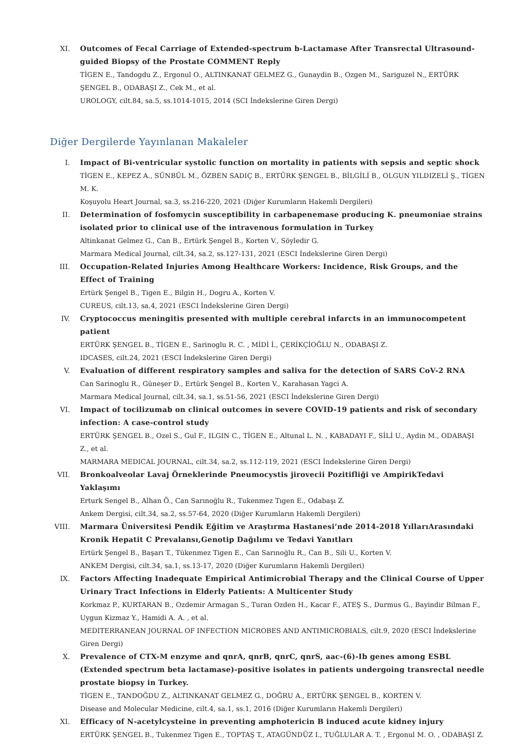XI. Outcomes of Fecal Carriage of Extended-spectrum b-Lactamase After Transrectal Ultrasound-guided Biopsy of the Prostate COMMENT Reply
TİGEN E., Tandogdu Z., Ergonul O., ALTINKANAT GELMEZ G., Gunaydin B., Ozgen M., Sariguzel N., ERTÜRK ŞENGEL B., ODABAŞI Z., Cek M., et al.
UROLOGY, cilt.84, sa.5, ss.1014-1015, 2014 (SCI İndekslerine Giren Dergi)
Diğer Dergilerde Yayınlanan Makaleler
I. Impact of Bi-ventricular systolic function on mortality in patients with sepsis and septic shock
TİGEN E., KEPEZ A., SÜNBÜL M., ÖZBEN SADIÇ B., ERTÜRK ŞENGEL B., BİLGİLİ B., OLGUN YILDIZELİ Ş., TİGEN M. K.
Koşuyolu Heart Journal, sa.3, ss.216-220, 2021 (Diğer Kurumların Hakemli Dergileri)
II. Determination of fosfomycin susceptibility in carbapenemase producing K. pneumoniae strains isolated prior to clinical use of the intravenous formulation in Turkey
Altinkanat Gelmez G., Can B., Ertürk Şengel B., Korten V., Söyledir G.
Marmara Medical Journal, cilt.34, sa.2, ss.127-131, 2021 (ESCI İndekslerine Giren Dergi)
III. Occupation-Related Injuries Among Healthcare Workers: Incidence, Risk Groups, and the Effect of Training
Ertürk Şengel B., Tigen E., Bilgin H., Dogru A., Korten V.
CUREUS, cilt.13, sa.4, 2021 (ESCI İndekslerine Giren Dergi)
IV. Cryptococcus meningitis presented with multiple cerebral infarcts in an immunocompetent patient
ERTÜRK ŞENGEL B., TİGEN E., Sarinoglu R. C. , MİDİ İ., ÇERİKÇİOĞLU N., ODABAŞI Z.
IDCASES, cilt.24, 2021 (ESCI İndekslerine Giren Dergi)
V. Evaluation of different respiratory samples and saliva for the detection of SARS CoV-2 RNA
Can Sarinoglu R., Güneşer D., Ertürk Şengel B., Korten V., Karahasan Yagci A.
Marmara Medical Journal, cilt.34, sa.1, ss.51-56, 2021 (ESCI İndekslerine Giren Dergi)
VI. Impact of tocilizumab on clinical outcomes in severe COVID-19 patients and risk of secondary infection: A case-control study
ERTÜRK ŞENGEL B., Ozel S., Gul F., ILGIN C., TİGEN E., Altunal L. N. , KABADAYI F., SİLİ U., Aydin M., ODABAŞI Z., et al.
MARMARA MEDICAL JOURNAL, cilt.34, sa.2, ss.112-119, 2021 (ESCI İndekslerine Giren Dergi)
VII. Bronkoalveolar Lavaj Örneklerinde Pneumocystis jirovecii Pozitifliği ve AmpirikTedavi Yaklaşımı
Erturk Sengel B., Alhan Ö., Can Sarınoğlu R., Tukenmez Tıgen E., Odabaşı Z.
Ankem Dergisi, cilt.34, sa.2, ss.57-64, 2020 (Diğer Kurumların Hakemli Dergileri)
VIII.
Marmara Üniversitesi Pendik Eğitim ve Araştırma Hastanesi’nde 2014-2018 YıllarıArasındaki Kronik Hepatit C Prevalansı,Genotip Dağılımı ve Tedavi Yanıtları
Ertürk Şengel B., Başarı T., Tükenmez Tigen E., Can Sarınoğlu R., Can B., Sili U., Korten V.
ANKEM Dergisi, cilt.34, sa.1, ss.13-17, 2020 (Diğer Kurumların Hakemli Dergileri)
IX. Factors Affecting Inadequate Empirical Antimicrobial Therapy and the Clinical Course of Upper Urinary Tract Infections in Elderly Patients: A Multicenter Study
Korkmaz P., KURTARAN B., Ozdemir Armagan S., Turan Ozden H., Kacar F., ATEŞ S., Durmus G., Bayindir Bilman F., Uygun Kizmaz Y., Hamidi A. A. , et al.
MEDITERRANEAN JOURNAL OF INFECTION MICROBES AND ANTIMICROBIALS, cilt.9, 2020 (ESCI İndekslerine Giren Dergi)
X. Prevalence of CTX-M enzyme and qnrA, qnrB, qnrC, qnrS, aac-(6)-Ib genes among ESBL (Extended spectrum beta lactamase)-positive isolates in patients undergoing transrectal needle prostate biopsy in Turkey.
TİGEN E., TANDOĞDU Z., ALTINKANAT GELMEZ G., DOĞRU A., ERTÜRK ŞENGEL B., KORTEN V.
Disease and Molecular Medicine, cilt.4, sa.1, ss.1, 2016 (Diğer Kurumların Hakemli Dergileri)
XI. Efficacy of N-acetylcysteine in preventing amphotericin B induced acute kidney injury
ERTÜRK ŞENGEL B., Tukenmez Tigen E., TOPTAŞ T., ATAGÜNDÜZ I., TUĞLULAR A. T. , Ergonul M. O. , ODABAŞI Z.